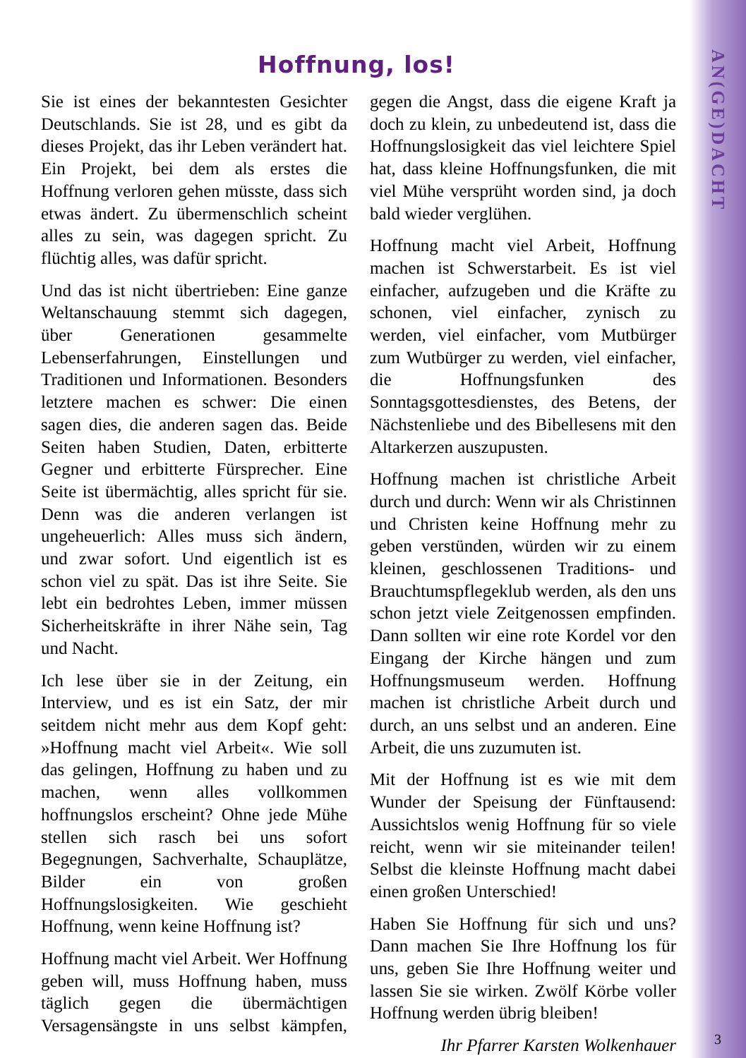Hoffnung, los!
Sie ist eines der bekanntesten Gesichter Deutschlands. Sie ist 28, und es gibt da dieses Projekt, das ihr Leben verändert hat. Ein Projekt, bei dem als erstes die Hoffnung verloren gehen müsste, dass sich etwas ändert. Zu übermenschlich scheint alles zu sein, was dagegen spricht. Zu flüchtig alles, was dafür spricht.
Und das ist nicht übertrieben: Eine ganze Weltanschauung stemmt sich dagegen, über Generationen gesammelte Lebenserfahrungen, Einstellungen und Traditionen und Informationen. Besonders letztere machen es schwer: Die einen sagen dies, die anderen sagen das. Beide Seiten haben Studien, Daten, erbitterte Gegner und erbitterte Fürsprecher. Eine Seite ist übermächtig, alles spricht für sie. Denn was die anderen verlangen ist ungeheuerlich: Alles muss sich ändern, und zwar sofort. Und eigentlich ist es schon viel zu spät. Das ist ihre Seite. Sie lebt ein bedrohtes Leben, immer müssen Sicherheitskräfte in ihrer Nähe sein, Tag und Nacht.
Ich lese über sie in der Zeitung, ein Interview, und es ist ein Satz, der mir seitdem nicht mehr aus dem Kopf geht: »Hoffnung macht viel Arbeit«. Wie soll das gelingen, Hoffnung zu haben und zu machen, wenn alles vollkommen hoffnungslos erscheint? Ohne jede Mühe stellen sich rasch bei uns sofort Begegnungen, Sachverhalte, Schauplätze, Bilder ein von großen Hoffnungslosigkeiten. Wie geschieht Hoffnung, wenn keine Hoffnung ist?
Hoffnung macht viel Arbeit. Wer Hoffnung geben will, muss Hoffnung haben, muss täglich gegen die übermächtigen Versagensängste in uns selbst kämpfen, gegen die Angst, dass die eigene Kraft ja doch zu klein, zu unbedeutend ist, dass die Hoffnungslosigkeit das viel leichtere Spiel hat, dass kleine Hoffnungsfunken, die mit viel Mühe versprüht worden sind, ja doch bald wieder verglühen.
Hoffnung macht viel Arbeit, Hoffnung machen ist Schwerstarbeit. Es ist viel einfacher, aufzugeben und die Kräfte zu schonen, viel einfacher, zynisch zu werden, viel einfacher, vom Mutbürger zum Wutbürger zu werden, viel einfacher, die Hoffnungsfunken des Sonntagsgottesdienstes, des Betens, der Nächstenliebe und des Bibellesens mit den Altarkerzen auszupusten.
Hoffnung machen ist christliche Arbeit durch und durch: Wenn wir als Christinnen und Christen keine Hoffnung mehr zu geben verstünden, würden wir zu einem kleinen, geschlossenen Traditions- und Brauchtumspflegeklub werden, als den uns schon jetzt viele Zeitgenossen empfinden. Dann sollten wir eine rote Kordel vor den Eingang der Kirche hängen und zum Hoffnungsmuseum werden. Hoffnung machen ist christliche Arbeit durch und durch, an uns selbst und an anderen. Eine Arbeit, die uns zuzumuten ist.
Mit der Hoffnung ist es wie mit dem Wunder der Speisung der Fünftausend: Aussichtslos wenig Hoffnung für so viele reicht, wenn wir sie miteinander teilen! Selbst die kleinste Hoffnung macht dabei einen großen Unterschied!
Haben Sie Hoffnung für sich und uns? Dann machen Sie Ihre Hoffnung los für uns, geben Sie Ihre Hoffnung weiter und lassen Sie sie wirken. Zwölf Körbe voller Hoffnung werden übrig bleiben!
Ihr Pfarrer Karsten Wolkenhauer
AN(GE)DACHT
3